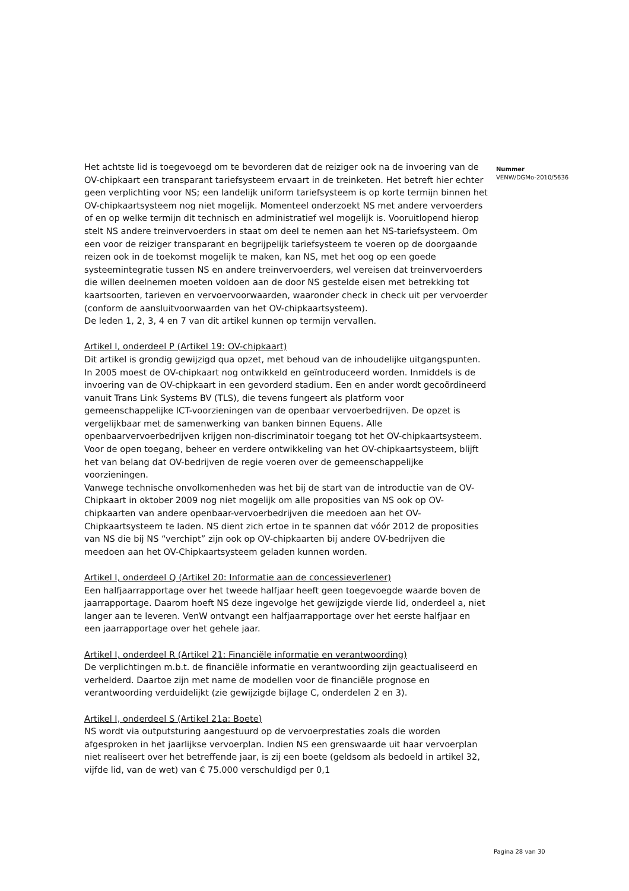Het achtste lid is toegevoegd om te bevorderen dat de reiziger ook na de invoering van de OV-chipkaart een transparant tariefsysteem ervaart in de treinketen. Het betreft hier echter geen verplichting voor NS; een landelijk uniform tariefsysteem is op korte termijn binnen het OV-chipkaartsysteem nog niet mogelijk. Momenteel onderzoekt NS met andere vervoerders of en op welke termijn dit technisch en administratief wel mogelijk is. Vooruitlopend hierop stelt NS andere treinvervoerders in staat om deel te nemen aan het NS-tariefsysteem. Om een voor de reiziger transparant en begrijpelijk tariefsysteem te voeren op de doorgaande reizen ook in de toekomst mogelijk te maken, kan NS, met het oog op een goede systeemintegratie tussen NS en andere treinvervoerders, wel vereisen dat treinvervoerders die willen deelnemen moeten voldoen aan de door NS gestelde eisen met betrekking tot kaartsoorten, tarieven en vervoervoorwaarden, waaronder check in check uit per vervoerder (conform de aansluitvoorwaarden van het OV-chipkaartsysteem).
De leden 1, 2, 3, 4 en 7 van dit artikel kunnen op termijn vervallen.
Artikel I, onderdeel P (Artikel 19: OV-chipkaart)
Dit artikel is grondig gewijzigd qua opzet, met behoud van de inhoudelijke uitgangspunten. In 2005 moest de OV-chipkaart nog ontwikkeld en geïntroduceerd worden. Inmiddels is de invoering van de OV-chipkaart in een gevorderd stadium. Een en ander wordt gecoördineerd vanuit Trans Link Systems BV (TLS), die tevens fungeert als platform voor gemeenschappelijke ICT-voorzieningen van de openbaar vervoerbedrijven. De opzet is vergelijkbaar met de samenwerking van banken binnen Equens. Alle openbaarvervoerbedrijven krijgen non-discriminatoir toegang tot het OV-chipkaartsysteem. Voor de open toegang, beheer en verdere ontwikkeling van het OV-chipkaartsysteem, blijft het van belang dat OV-bedrijven de regie voeren over de gemeenschappelijke voorzieningen.
Vanwege technische onvolkomenheden was het bij de start van de introductie van de OV-Chipkaart in oktober 2009 nog niet mogelijk om alle proposities van NS ook op OV-chipkaarten van andere openbaar-vervoerbedrijven die meedoen aan het OV-Chipkaartsysteem te laden. NS dient zich ertoe in te spannen dat vóór 2012 de proposities van NS die bij NS “verchipt” zijn ook op OV-chipkaarten bij andere OV-bedrijven die meedoen aan het OV-Chipkaartsysteem geladen kunnen worden.
Artikel I, onderdeel Q (Artikel 20: Informatie aan de concessieverlener)
Een halfjaarrapportage over het tweede halfjaar heeft geen toegevoegde waarde boven de jaarrapportage. Daarom hoeft NS deze ingevolge het gewijzigde vierde lid, onderdeel a, niet langer aan te leveren. VenW ontvangt een halfjaarrapportage over het eerste halfjaar en een jaarrapportage over het gehele jaar.
Artikel I, onderdeel R (Artikel 21: Financiële informatie en verantwoording)
De verplichtingen m.b.t. de financiële informatie en verantwoording zijn geactualiseerd en verhelderd. Daartoe zijn met name de modellen voor de financiële prognose en verantwoording verduidelijkt (zie gewijzigde bijlage C, onderdelen 2 en 3).
Artikel I, onderdeel S (Artikel 21a: Boete)
NS wordt via outputsturing aangestuurd op de vervoerprestaties zoals die worden afgesproken in het jaarlijkse vervoerplan. Indien NS een grenswaarde uit haar vervoerplan niet realiseert over het betreffende jaar, is zij een boete (geldsom als bedoeld in artikel 32, vijfde lid, van de wet) van € 75.000 verschuldigd per 0,1
Nummer
VENW/DGMo-2010/5636
Pagina 28 van 30